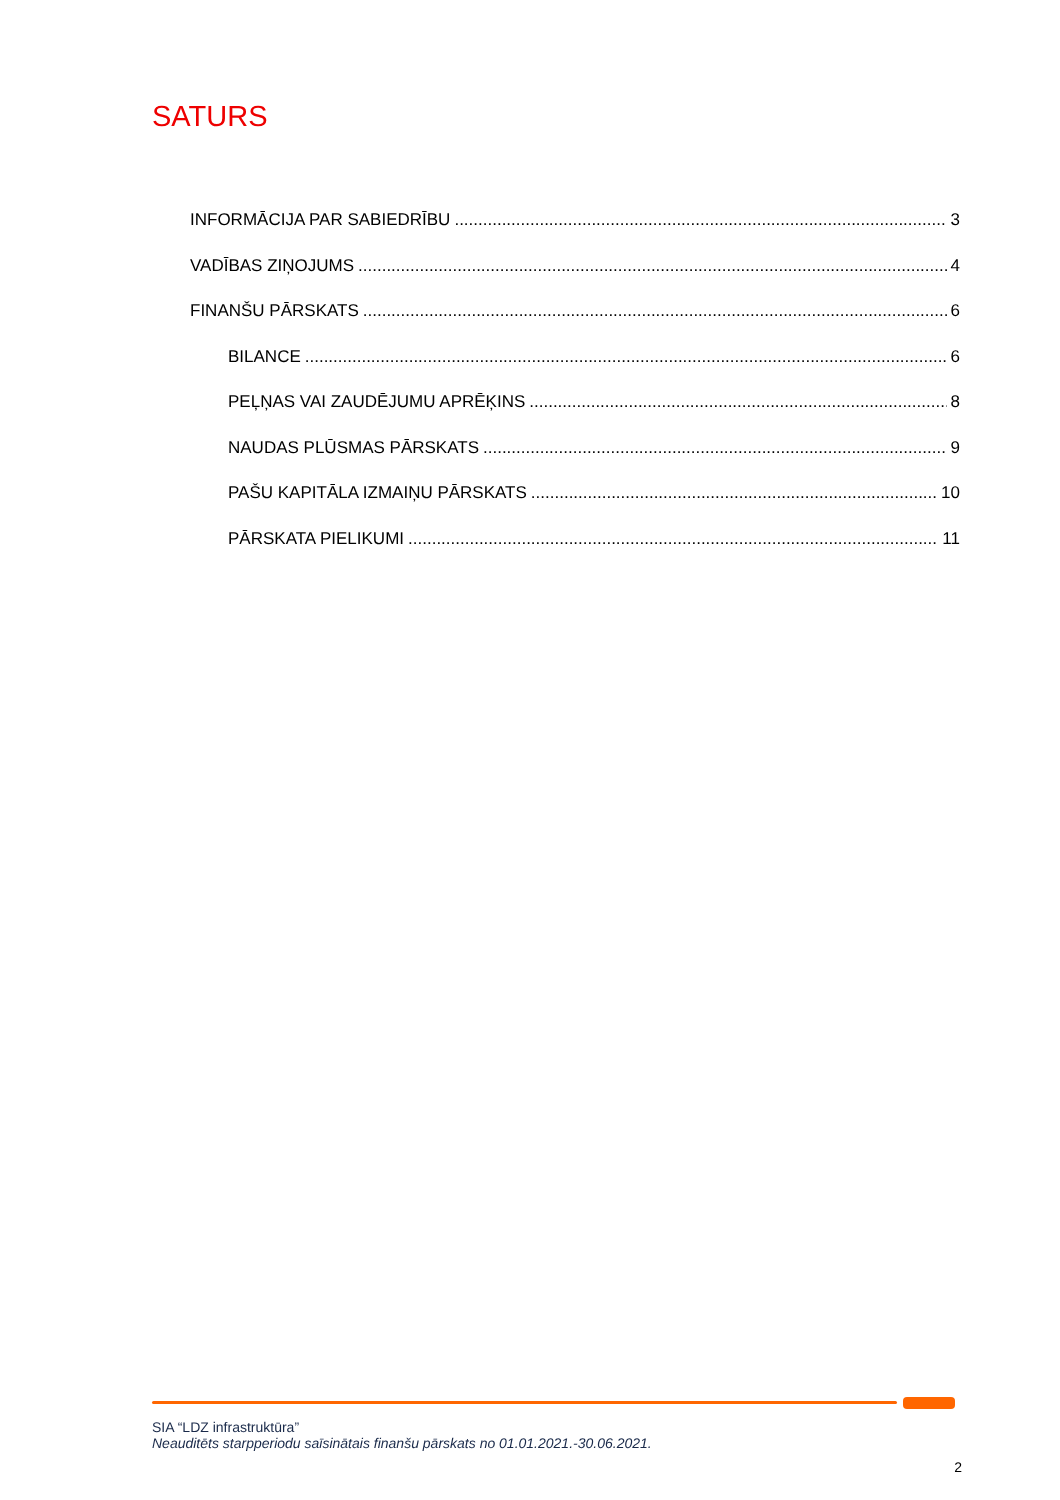SATURS
INFORMĀCIJA PAR SABIEDRĪBU 3
VADĪBAS ZIŅOJUMS 4
FINANŠU PĀRSKATS 6
BILANCE 6
PEĻŅAS VAI ZAUDĒJUMU APRĒĶINS 8
NAUDAS PLŪSMAS PĀRSKATS 9
PAŠU KAPITĀLA IZMAIŅU PĀRSKATS 10
PĀRSKATA PIELIKUMI 11
SIA “LDZ infrastruktūra”
Neauditēts starpperiodu saīsinātais finanšu pārskats no 01.01.2021.-30.06.2021.
2